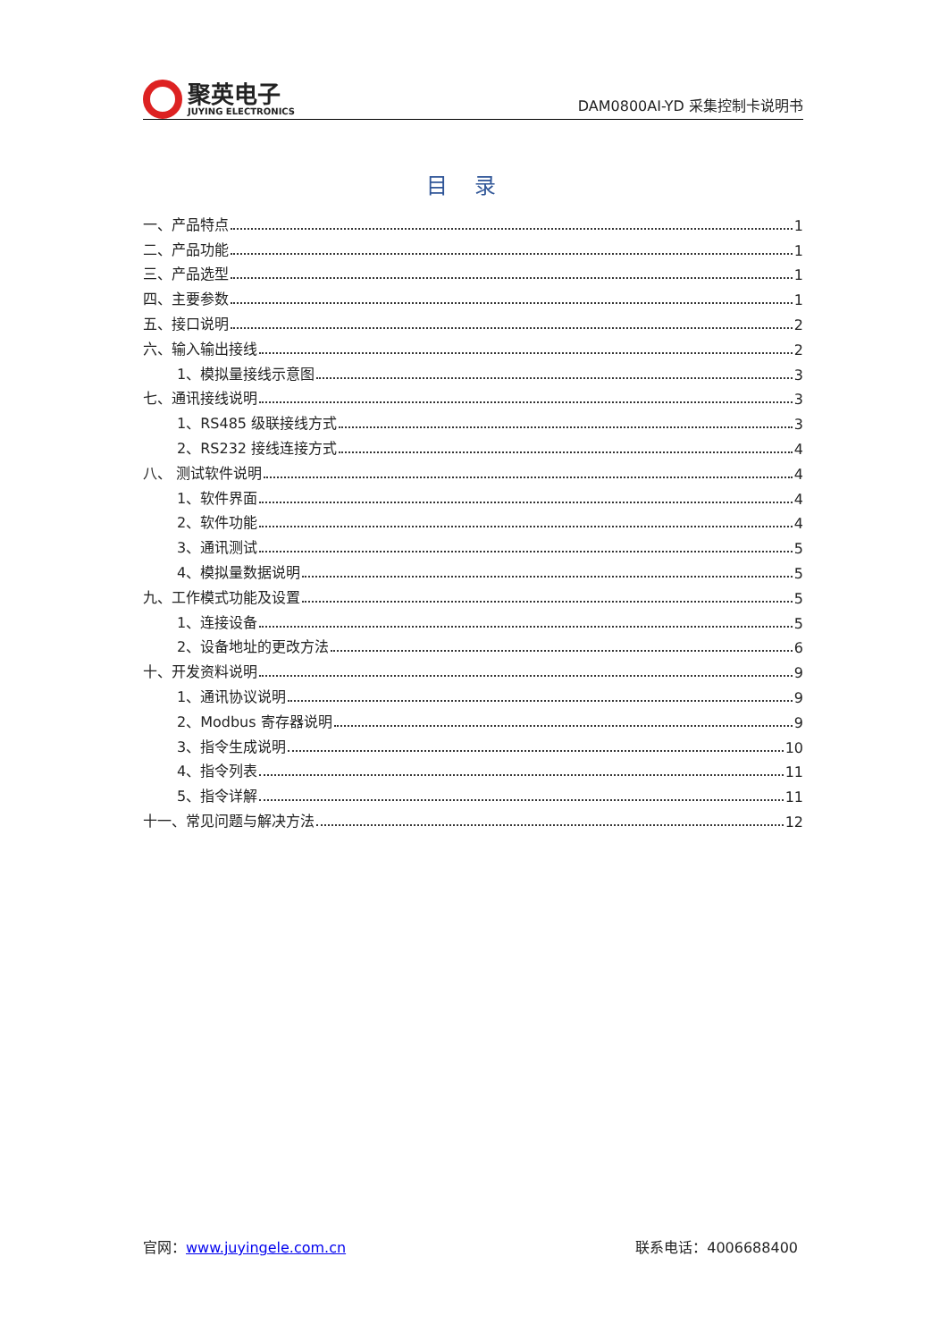聚英电子
JUYING ELECTRONICS
DAM0800AI-YD 采集控制卡说明书
目录
一、产品特点 1
二、产品功能 1
三、产品选型 1
四、主要参数 1
五、接口说明 2
六、输入输出接线 2
1、模拟量接线示意图 3
七、通讯接线说明 3
1、RS485 级联接线方式 3
2、RS232 接线连接方式 4
八、 测试软件说明 4
1、软件界面 4
2、软件功能 4
3、通讯测试 5
4、模拟量数据说明 5
九、工作模式功能及设置 5
1、连接设备 5
2、设备地址的更改方法 6
十、开发资料说明 9
1、通讯协议说明 9
2、Modbus 寄存器说明 9
3、指令生成说明 10
4、指令列表 11
5、指令详解 11
十一、常见问题与解决方法 12
官网：www.juyingele.com.cn 联系电话：4006688400